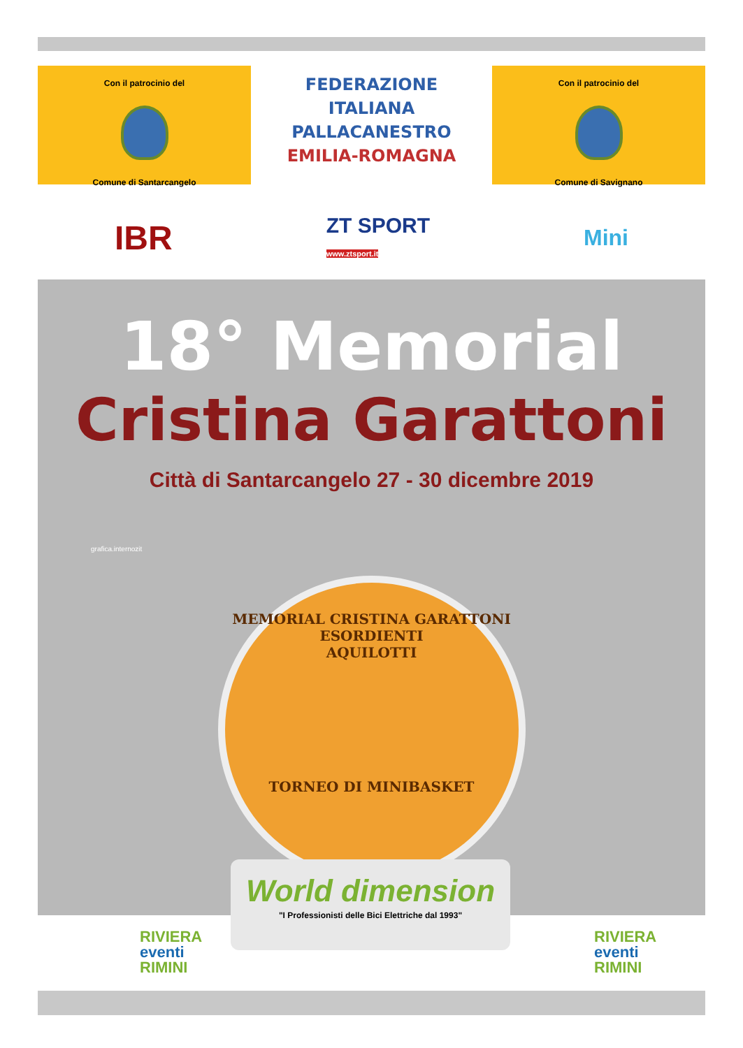Con il patrocinio del
Comune di Santarcangelo
FEDERAZIONE
ITALIANA
PALLACANESTRO
EMILIA-ROMAGNA
Con il patrocinio del
Comune di Savignano
IBR ZT SPORT
www.ztsport.it Mini
18° Memorial
Cristina Garattoni
Città di Santarcangelo 27 - 30 dicembre 2019
MEMORIAL CRISTINA GARATTONI
ESORDIENTI
AQUILOTTI
TORNEO DI MINIBASKET
grafica.internozit
World dimension
"I Professionisti delle Bici Elettriche dal 1993"
RIVIERA
eventi
RIMINI
RIVIERA
eventi
RIMINI